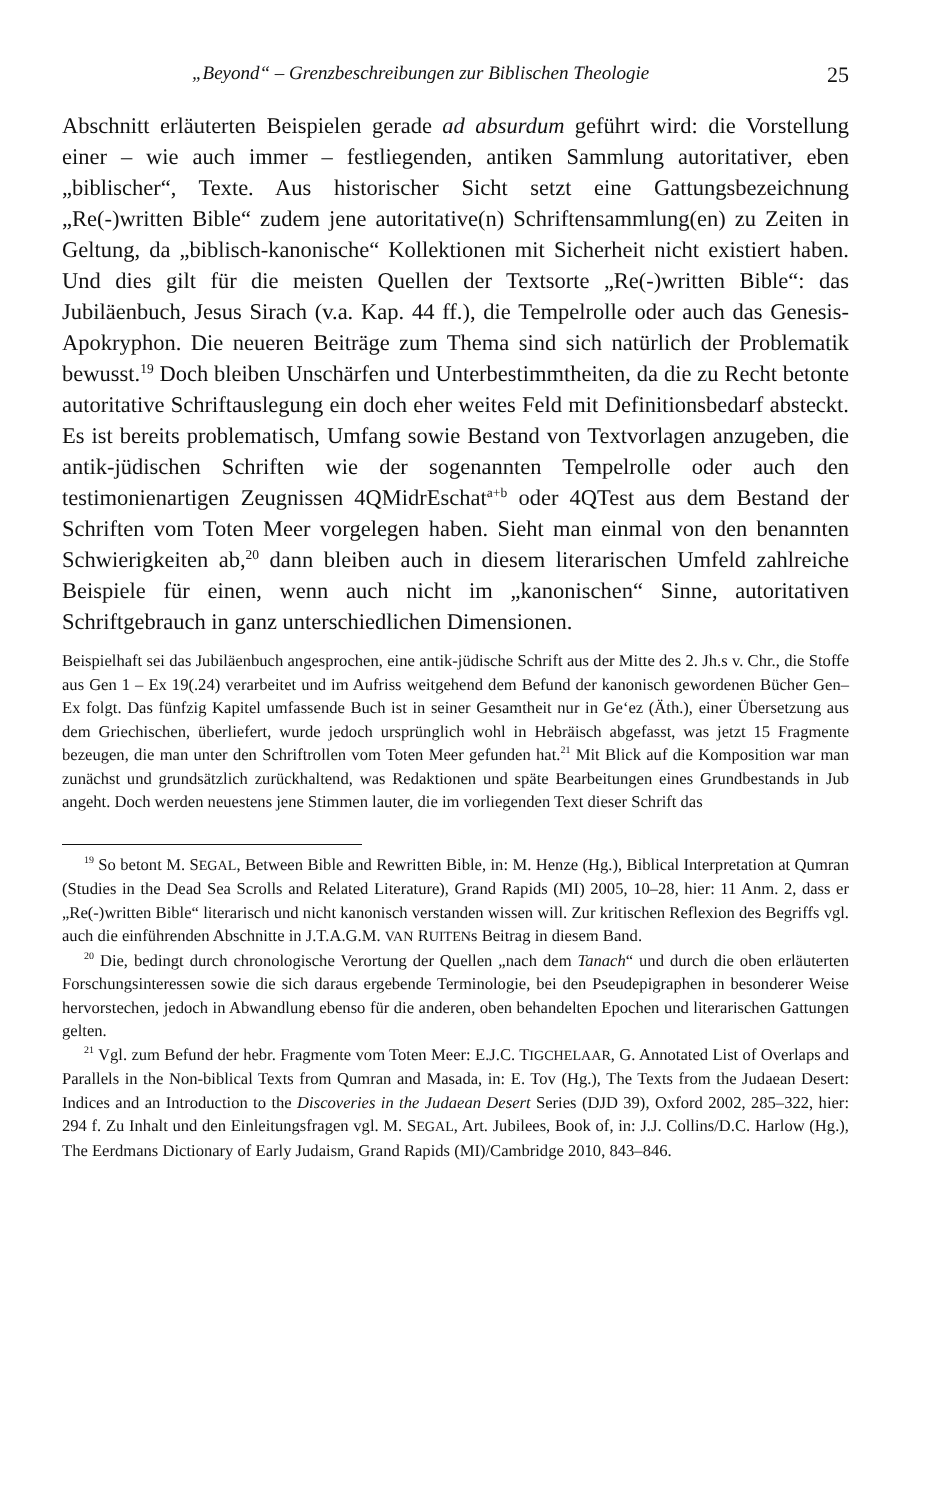„Beyond“ – Grenzbeschreibungen zur Biblischen Theologie 25
Abschnitt erläuterten Beispielen gerade ad absurdum geführt wird: die Vorstellung einer – wie auch immer – festliegenden, antiken Sammlung autoritativer, eben „biblischer“, Texte. Aus historischer Sicht setzt eine Gattungsbezeichnung „Re(-)written Bible“ zudem jene autoritative(n) Schriftensammlung(en) zu Zeiten in Geltung, da „biblisch-kanonische“ Kollektionen mit Sicherheit nicht existiert haben. Und dies gilt für die meisten Quellen der Textsorte „Re(-)written Bible“: das Jubiläenbuch, Jesus Sirach (v.a. Kap. 44 ff.), die Tempelrolle oder auch das Genesis-Apokryphon. Die neueren Beiträge zum Thema sind sich natürlich der Problematik bewusst.<sup>19</sup> Doch bleiben Unschärfen und Unterbestimmtheiten, da die zu Recht betonte autoritative Schriftauslegung ein doch eher weites Feld mit Definitionsbedarf absteckt. Es ist bereits problematisch, Umfang sowie Bestand von Textvorlagen anzugeben, die antik-jüdischen Schriften wie der sogenannten Tempelrolle oder auch den testimonienartigen Zeugnissen 4QMidrEschat<sup>a+b</sup> oder 4QTest aus dem Bestand der Schriften vom Toten Meer vorgelegen haben. Sieht man einmal von den benannten Schwierigkeiten ab,<sup>20</sup> dann bleiben auch in diesem literarischen Umfeld zahlreiche Beispiele für einen, wenn auch nicht im „kanonischen“ Sinne, autoritativen Schriftgebrauch in ganz unterschiedlichen Dimensionen.
Beispielhaft sei das Jubiläenbuch angesprochen, eine antik-jüdische Schrift aus der Mitte des 2. Jh.s v. Chr., die Stoffe aus Gen 1 – Ex 19(.24) verarbeitet und im Aufriss weitgehend dem Befund der kanonisch gewordenen Bücher Gen–Ex folgt. Das fünfzig Kapitel umfassende Buch ist in seiner Gesamtheit nur in Ge‘ez (Äth.), einer Übersetzung aus dem Griechischen, überliefert, wurde jedoch ursprünglich wohl in Hebräisch abgefasst, was jetzt 15 Fragmente bezeugen, die man unter den Schriftrollen vom Toten Meer gefunden hat.<sup>21</sup> Mit Blick auf die Komposition war man zunächst und grundsätzlich zurückhaltend, was Redaktionen und späte Bearbeitungen eines Grundbestands in Jub angeht. Doch werden neuestens jene Stimmen lauter, die im vorliegenden Text dieser Schrift das
<sup>19</sup> So betont M. SEGAL, Between Bible and Rewritten Bible, in: M. Henze (Hg.), Biblical Interpretation at Qumran (Studies in the Dead Sea Scrolls and Related Literature), Grand Rapids (MI) 2005, 10–28, hier: 11 Anm. 2, dass er „Re(-)written Bible“ literarisch und nicht kanonisch verstanden wissen will. Zur kritischen Reflexion des Begriffs vgl. auch die einführenden Abschnitte in J.T.A.G.M. VAN RUITENs Beitrag in diesem Band.
<sup>20</sup> Die, bedingt durch chronologische Verortung der Quellen „nach dem Tanach“ und durch die oben erläuterten Forschungsinteressen sowie die sich daraus ergebende Terminologie, bei den Pseudepigraphen in besonderer Weise hervorstechen, jedoch in Abwandlung ebenso für die anderen, oben behandelten Epochen und literarischen Gattungen gelten.
<sup>21</sup> Vgl. zum Befund der hebr. Fragmente vom Toten Meer: E.J.C. TIGCHELAAR, G. Annotated List of Overlaps and Parallels in the Non-biblical Texts from Qumran and Masada, in: E. Tov (Hg.), The Texts from the Judaean Desert: Indices and an Introduction to the Discoveries in the Judaean Desert Series (DJD 39), Oxford 2002, 285–322, hier: 294 f. Zu Inhalt und den Einleitungsfragen vgl. M. SEGAL, Art. Jubilees, Book of, in: J.J. Collins/D.C. Harlow (Hg.), The Eerdmans Dictionary of Early Judaism, Grand Rapids (MI)/Cambridge 2010, 843–846.